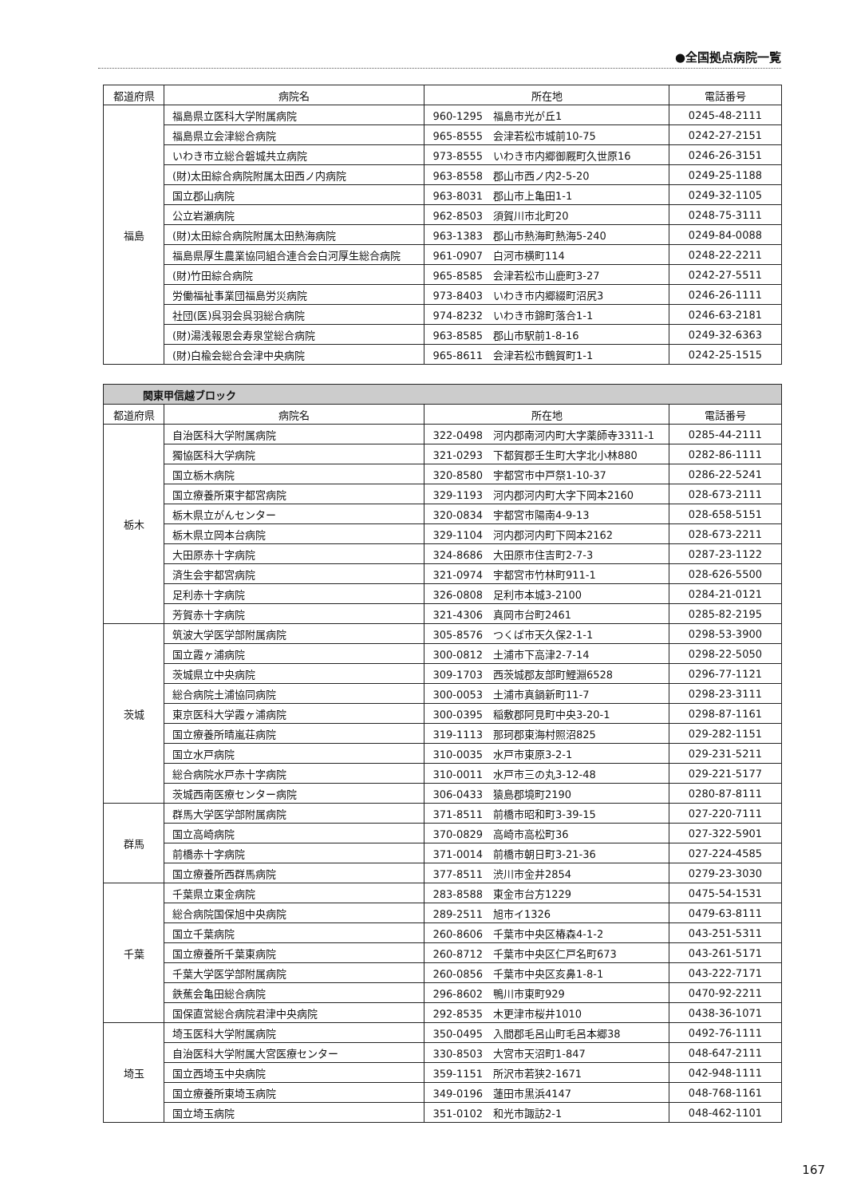●全国拠点病院一覧
| 都道府県 | 病院名 | 所在地 | 電話番号 |
| --- | --- | --- | --- |
| 福島 | 福島県立医科大学附属病院 | 960-1295 福島市光が丘1 | 0245-48-2111 |
| | 福島県立会津総合病院 | 965-8555 会津若松市城前10-75 | 0242-27-2151 |
| | いわき市立総合磐城共立病院 | 973-8555 いわき市内郷御厩町久世原16 | 0246-26-3151 |
| | (財)太田綜合病院附属太田西ノ内病院 | 963-8558 郡山市西ノ内2-5-20 | 0249-25-1188 |
| | 国立郡山病院 | 963-8031 郡山市上亀田1-1 | 0249-32-1105 |
| | 公立岩瀬病院 | 962-8503 須賀川市北町20 | 0248-75-3111 |
| | (財)太田綜合病院附属太田熱海病院 | 963-1383 郡山市熱海町熱海5-240 | 0249-84-0088 |
| | 福島県厚生農業協同組合連合会白河厚生総合病院 | 961-0907 白河市横町114 | 0248-22-2211 |
| | (財)竹田綜合病院 | 965-8585 会津若松市山鹿町3-27 | 0242-27-5511 |
| | 労働福祉事業団福島労災病院 | 973-8403 いわき市内郷綴町沼尻3 | 0246-26-1111 |
| | 社団(医)呉羽会呉羽総合病院 | 974-8232 いわき市錦町落合1-1 | 0246-63-2181 |
| | (財)湯浅報恩会寿泉堂総合病院 | 963-8585 郡山市駅前1-8-16 | 0249-32-6363 |
| | (財)白楡会総合会津中央病院 | 965-8611 会津若松市鶴賀町1-1 | 0242-25-1515 |
| 関東甲信越ブロック | | | |
| --- | --- | --- | --- |
| 都道府県 | 病院名 | 所在地 | 電話番号 |
| 栃木 | 自治医科大学附属病院 | 322-0498 河内郡南河内町大字薬師寺3311-1 | 0285-44-2111 |
| | 獨協医科大学病院 | 321-0293 下都賀郡壬生町大字北小林880 | 0282-86-1111 |
| | 国立栃木病院 | 320-8580 宇都宮市中戸祭1-10-37 | 0286-22-5241 |
| | 国立療養所東宇都宮病院 | 329-1193 河内郡河内町大字下岡本2160 | 028-673-2111 |
| | 栃木県立がんセンター | 320-0834 宇都宮市陽南4-9-13 | 028-658-5151 |
| | 栃木県立岡本台病院 | 329-1104 河内郡河内町下岡本2162 | 028-673-2211 |
| | 大田原赤十字病院 | 324-8686 大田原市住吉町2-7-3 | 0287-23-1122 |
| | 済生会宇都宮病院 | 321-0974 宇都宮市竹林町911-1 | 028-626-5500 |
| | 足利赤十字病院 | 326-0808 足利市本城3-2100 | 0284-21-0121 |
| | 芳賀赤十字病院 | 321-4306 真岡市台町2461 | 0285-82-2195 |
| 茨城 | 筑波大学医学部附属病院 | 305-8576 つくば市天久保2-1-1 | 0298-53-3900 |
| | 国立霞ヶ浦病院 | 300-0812 土浦市下高津2-7-14 | 0298-22-5050 |
| | 茨城県立中央病院 | 309-1703 西茨城郡友部町鯉淵6528 | 0296-77-1121 |
| | 総合病院土浦協同病院 | 300-0053 土浦市真鍋新町11-7 | 0298-23-3111 |
| | 東京医科大学霞ヶ浦病院 | 300-0395 稲敷郡阿見町中央3-20-1 | 0298-87-1161 |
| | 国立療養所晴嵐荘病院 | 319-1113 那珂郡東海村照沼825 | 029-282-1151 |
| | 国立水戸病院 | 310-0035 水戸市東原3-2-1 | 029-231-5211 |
| | 総合病院水戸赤十字病院 | 310-0011 水戸市三の丸3-12-48 | 029-221-5177 |
| | 茨城西南医療センター病院 | 306-0433 猿島郡境町2190 | 0280-87-8111 |
| 群馬 | 群馬大学医学部附属病院 | 371-8511 前橋市昭和町3-39-15 | 027-220-7111 |
| | 国立高崎病院 | 370-0829 高崎市高松町36 | 027-322-5901 |
| | 前橋赤十字病院 | 371-0014 前橋市朝日町3-21-36 | 027-224-4585 |
| | 国立療養所西群馬病院 | 377-8511 渋川市金井2854 | 0279-23-3030 |
| 千葉 | 千葉県立東金病院 | 283-8588 東金市台方1229 | 0475-54-1531 |
| | 総合病院国保旭中央病院 | 289-2511 旭市イ1326 | 0479-63-8111 |
| | 国立千葉病院 | 260-8606 千葉市中央区椿森4-1-2 | 043-251-5311 |
| | 国立療養所千葉東病院 | 260-8712 千葉市中央区仁戸名町673 | 043-261-5171 |
| | 千葉大学医学部附属病院 | 260-0856 千葉市中央区亥鼻1-8-1 | 043-222-7171 |
| | 鉄蕉会亀田総合病院 | 296-8602 鴨川市東町929 | 0470-92-2211 |
| | 国保直営総合病院君津中央病院 | 292-8535 木更津市桜井1010 | 0438-36-1071 |
| 埼玉 | 埼玉医科大学附属病院 | 350-0495 入間郡毛呂山町毛呂本郷38 | 0492-76-1111 |
| | 自治医科大学附属大宮医療センター | 330-8503 大宮市天沼町1-847 | 048-647-2111 |
| | 国立西埼玉中央病院 | 359-1151 所沢市若狭2-1671 | 042-948-1111 |
| | 国立療養所東埼玉病院 | 349-0196 蓮田市黒浜4147 | 048-768-1161 |
| | 国立埼玉病院 | 351-0102 和光市諏訪2-1 | 048-462-1101 |
167